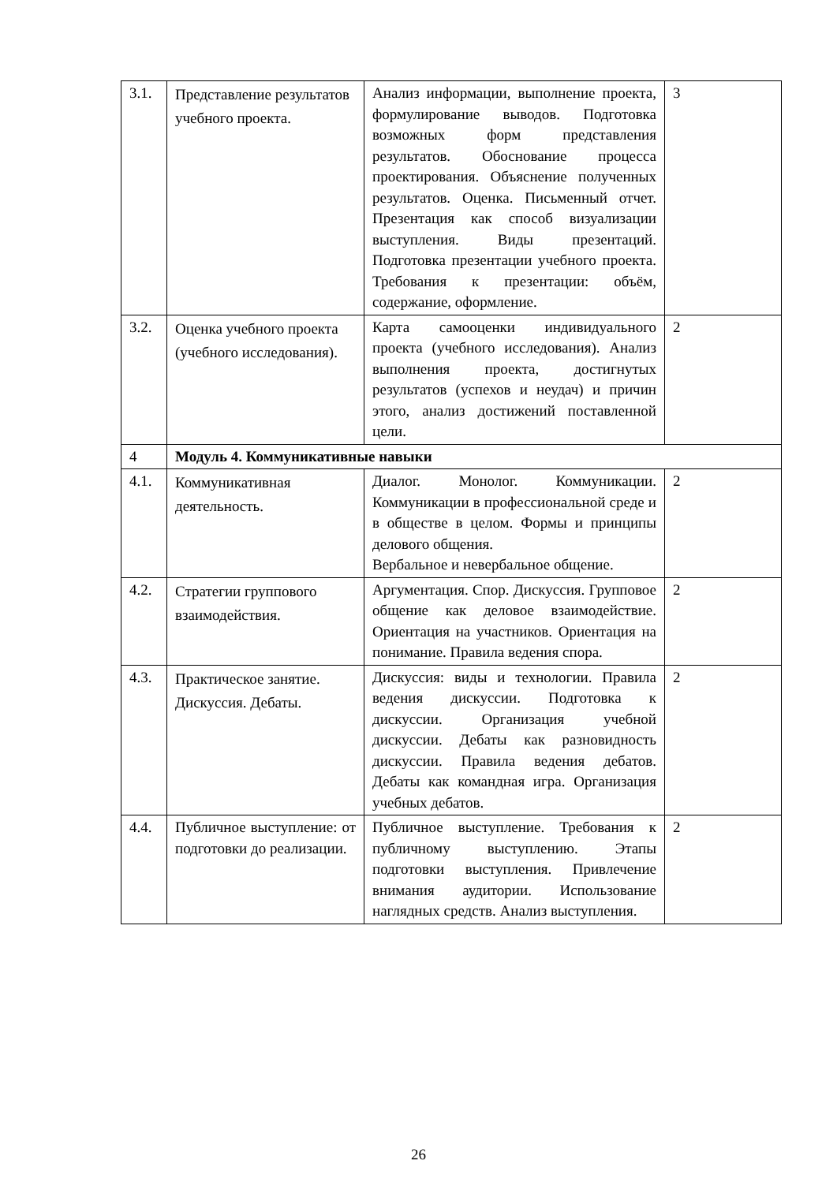| 3.1. | Представление результатов учебного проекта. | Анализ информации, выполнение проекта, формулирование выводов. Подготовка возможных форм представления результатов. Обоснование процесса проектирования. Объяснение полученных результатов. Оценка. Письменный отчет. Презентация как способ визуализации выступления. Виды презентаций. Подготовка презентации учебного проекта. Требования к презентации: объём, содержание, оформление. | 3 |
| 3.2. | Оценка учебного проекта (учебного исследования). | Карта самооценки индивидуального проекта (учебного исследования). Анализ выполнения проекта, достигнутых результатов (успехов и неудач) и причин этого, анализ достижений поставленной цели. | 2 |
| 4 | Модуль 4. Коммуникативные навыки | | |
| 4.1. | Коммуникативная деятельность. | Диалог. Монолог. Коммуникации. Коммуникации в профессиональной среде и в обществе в целом. Формы и принципы делового общения. Вербальное и невербальное общение. | 2 |
| 4.2. | Стратегии группового взаимодействия. | Аргументация. Спор. Дискуссия. Групповое общение как деловое взаимодействие. Ориентация на участников. Ориентация на понимание. Правила ведения спора. | 2 |
| 4.3. | Практическое занятие. Дискуссия. Дебаты. | Дискуссия: виды и технологии. Правила ведения дискуссии. Подготовка к дискуссии. Организация учебной дискуссии. Дебаты как разновидность дискуссии. Правила ведения дебатов. Дебаты как командная игра. Организация учебных дебатов. | 2 |
| 4.4. | Публичное выступление: от подготовки до реализации. | Публичное выступление. Требования к публичному выступлению. Этапы подготовки выступления. Привлечение внимания аудитории. Использование наглядных средств. Анализ выступления. | 2 |
26